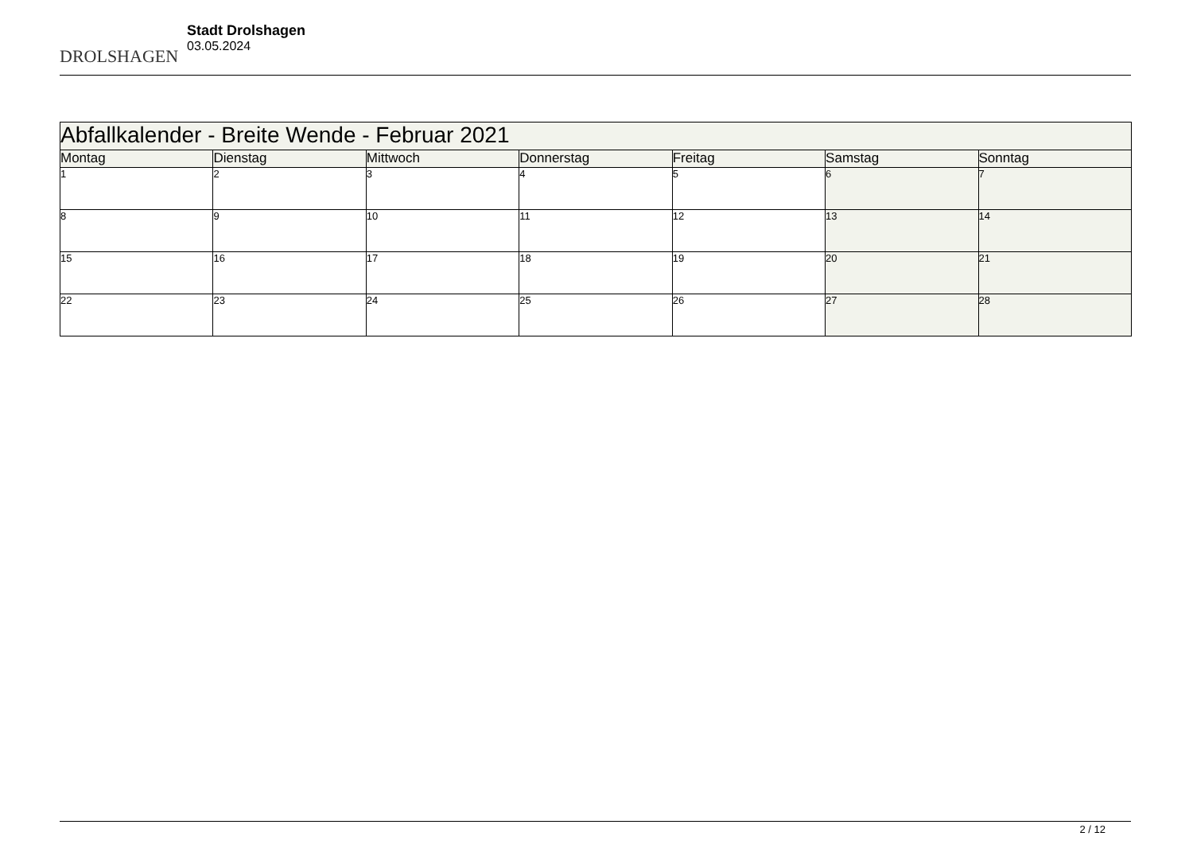DROLSHAGEN
Stadt Drolshagen
03.05.2024
| Abfallkalender - Breite Wende - Februar 2021 | | | | | | |
| --- | --- | --- | --- | --- | --- | --- |
| Montag | Dienstag | Mittwoch | Donnerstag | Freitag | Samstag | Sonntag |
| 1 | 2 | 3 | 4 | 5 | 6 | 7 |
| 8 | 9 | 10 | 11 | 12 | 13 | 14 |
| 15 | 16 | 17 | 18 | 19 | 20 | 21 |
| 22 | 23 | 24 | 25 | 26 | 27 | 28 |
2 / 12